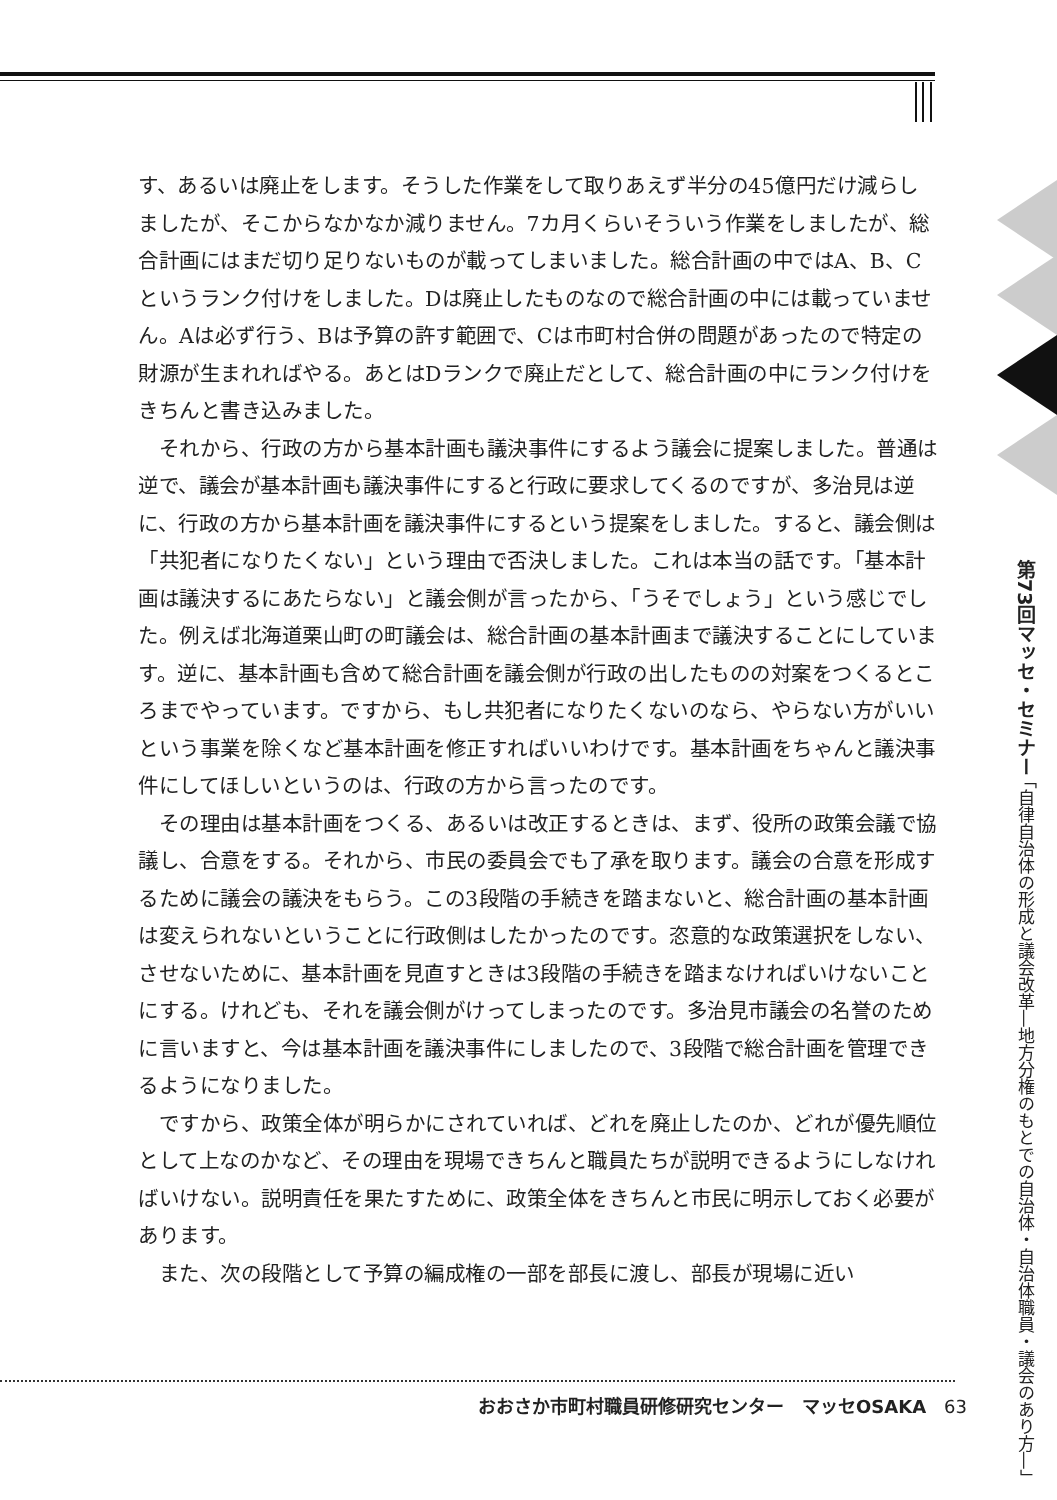す、あるいは廃止をします。そうした作業をして取りあえず半分の45億円だけ減らしましたが、そこからなかなか減りません。7カ月くらいそういう作業をしましたが、総合計画にはまだ切り足りないものが載ってしまいました。総合計画の中ではA、B、Cというランク付けをしました。Dは廃止したものなので総合計画の中には載っていません。Aは必ず行う、Bは予算の許す範囲で、Cは市町村合併の問題があったので特定の財源が生まれればやる。あとはDランクで廃止だとして、総合計画の中にランク付けをきちんと書き込みました。
それから、行政の方から基本計画も議決事件にするよう議会に提案しました。普通は逆で、議会が基本計画も議決事件にすると行政に要求してくるのですが、多治見は逆に、行政の方から基本計画を議決事件にするという提案をしました。すると、議会側は「共犯者になりたくない」という理由で否決しました。これは本当の話です。「基本計画は議決するにあたらない」と議会側が言ったから、「うそでしょう」という感じでした。例えば北海道栗山町の町議会は、総合計画の基本計画まで議決することにしています。逆に、基本計画も含めて総合計画を議会側が行政の出したものの対案をつくるところまでやっています。ですから、もし共犯者になりたくないのなら、やらない方がいいという事業を除くなど基本計画を修正すればいいわけです。基本計画をちゃんと議決事件にしてほしいというのは、行政の方から言ったのです。
その理由は基本計画をつくる、あるいは改正するときは、まず、役所の政策会議で協議し、合意をする。それから、市民の委員会でも了承を取ります。議会の合意を形成するために議会の議決をもらう。この3段階の手続きを踏まないと、総合計画の基本計画は変えられないということに行政側はしたかったのです。恣意的な政策選択をしない、させないために、基本計画を見直すときは3段階の手続きを踏まなければいけないことにする。けれども、それを議会側がけってしまったのです。多治見市議会の名誉のために言いますと、今は基本計画を議決事件にしましたので、3段階で総合計画を管理できるようになりました。
ですから、政策全体が明らかにされていれば、どれを廃止したのか、どれが優先順位として上なのかなど、その理由を現場できちんと職員たちが説明できるようにしなければいけない。説明責任を果たすために、政策全体をきちんと市民に明示しておく必要があります。
また、次の段階として予算の編成権の一部を部長に渡し、部長が現場に近い
第73回マッセ・セミナー 「自律自治体の形成と議会改革―地方分権のもとでの自治体・自治体職員・議会のあり方―」
おおさか市町村職員研修研究センター　マッセOSAKA　63